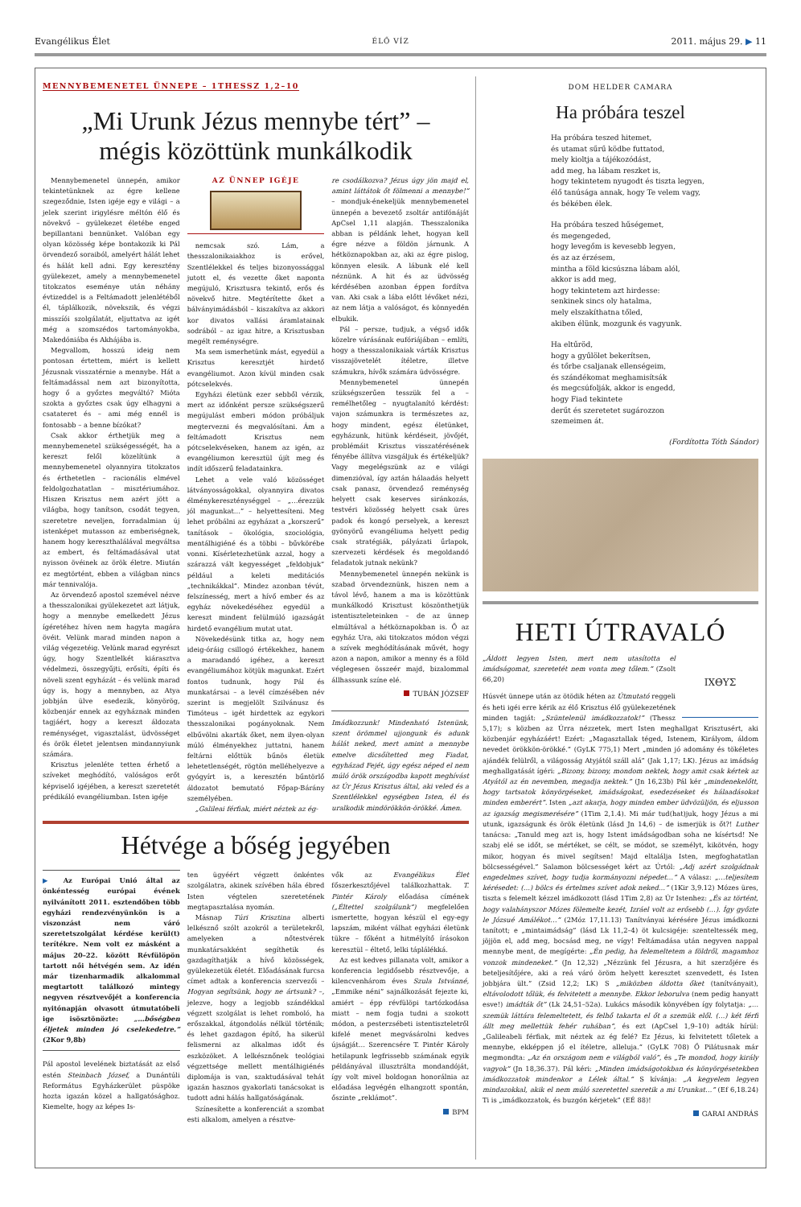Evangélikus Élet ÉLŐ VÍZ 2011. május 29. ▶ 11
MENNYBEMENETEL ÜNNEPE – 1THESSZ 1,2–10
„Mi Urunk Jézus mennybe tért” –
mégis közöttünk munkálkodik
Mennybemenetel ünnepén, amikor tekintetünknek az égre kellene szegeződnie, Isten igéje egy e világi – a jelek szerint irigylésre méltón élő és növekvő – gyülekezet életébe enged bepillantani bennünket. Valóban egy olyan közösség képe bontakozik ki Pál örvendező soraiból, amelyért hálát lehet és hálát kell adni. Egy keresztény gyülekezet, amely a mennybemenetel titokzatos eseménye után néhány évtizeddel is a Feltámadott jelenlétéből él, táplálkozik, növekszik, és végzi misszíói szolgálatát, eljuttatva az igét még a szomszédos tartományokba, Makedóniába és Akhájába is.
Megvallom, hosszú ideig nem pontosan értettem, miért is kellett Jézusnak visszatérnie a mennybe. Hát a feltámadással nem azt bizonyította, hogy ő a győztes megváltó? Mióta szokta a győztes csak úgy elhagyni a csatateret és – ami még ennél is fontosabb – a benne bízókat?
Csak akkor érthetjük meg a mennybemenetel szükségességét, ha a kereszt felől közelítünk a mennybemenetel olyannyira titokzatos és érthetetlen – racionális elmével feldolgozhatatlan – misztériumához. Hiszen Krisztus nem azért jött a világba, hogy tanítson, csodát tegyen, szeretetre neveljen, forradalmian új istenképet mutasson az emberiségnek, hanem hogy kereszthalálával megváltsa az embert, és feltámadásával utat nyisson övéinek az örök életre. Miután ez megtörtént, ebben a világban nincs már tennivalója.
Az örvendező apostol szemével nézve a thesszalonikai gyülekezetet azt látjuk, hogy a mennybe emelkedett Jézus ígéretéhez híven nem hagyta magára övéit. Velünk marad minden napon a világ végezetéig. Velünk marad egyrészt úgy, hogy Szentlelkét kiárasztva védelmezi, összegyűjti, erősíti, építi és növeli szent egyházát – és velünk marad úgy is, hogy a mennyben, az Atya jobbján ülve esedezik, könyörög, közbenjár ennek az egyháznak minden tagjáért, hogy a kereszt áldozata reménységet, vigasztalást, üdvösséget és örök életet jelentsen mindannyiunk számára.
Krisztus jelenléte tetten érhető a szíveket meghódító, valóságos erőt képviselő igéjében, a kereszt szeretetét prédikáló evangéliumban. Isten igéje
AZ ÜNNEP IGÉJE
nemcsak szó. Lám, a thesszalonikaiakhoz is erővel, Szentlélekkel és teljes bizonyossággal jutott el, és vezette őket naponta megújuló, Krisztusra tekintő, erős és növekvő hitre. Megtérítette őket a bálványimádásból – kiszakítva az akkori kor divatos vallási áramlatainak sodrából – az igaz hitre, a Krisztusban megélt reménységre.
Ma sem ismerhetünk mást, egyedül a Krisztus keresztjét hirdető evangéliumot. Azon kívül minden csak pótcselekvés.
Egyházi életünk ezer sebből vérzik, mert az időnként persze szükségszerű megújulást emberi módon próbáljuk megtervezni és megvalósítani. Ám a feltámadott Krisztus nem pótcselekvéseken, hanem az igén, az evangéliumon keresztül újít meg és indít időszerű feladatainkra.
Lehet a vele való közösséget látványosságokkal, olyannyira divatos élménykereszténységgel – „…érezzük jól magunkat…” – helyettesíteni. Meg lehet próbálni az egyházat a „korszerű” tanítások – ökológia, szociológia, mentálhigiéné és a többi – bűvkörébe vonni. Kísérletezhetünk azzal, hogy a szárazzá vált kegyességet „feldobjuk” például a keleti meditációs „technikákkal”. Mindez azonban tévút, felszínesség, mert a hívő ember és az egyház növekedéséhez egyedül a kereszt mindent felülmúló igazságát hirdető evangélium mutat utat.
Növekedésünk titka az, hogy nem ideig-óráig csillogó értékekhez, hanem a maradandó igéhez, a kereszt evangéliumához kötjük magunkat. Ezért fontos tudnunk, hogy Pál és munkatársai – a levél címzésében név szerint is megjelölt Szilvánusz és Timóteus – igét hirdettek az egykori thesszalonikai pogányoknak. Nem elbűvölni akarták őket, nem ilyen-olyan múló élményekhez juttatni, hanem feltárni előttük bűnös életük lehetetlenségét, rögtön melléhelyezve a gyógyírt is, a keresztén bűntörlő áldozatot bemutató Főpap-Bárány személyében.
„Galileai férfiak, miért néztek az ég-
re csodálkozva? Jézus úgy jön majd el, amint láttátok őt fölmenni a mennybe!” – mondjuk-énekeljük mennybemenetel ünnepén a bevezető zsoltár antifónáját ApCsel 1,11 alapján. Thesszalonika abban is példánk lehet, hogyan kell égre nézve a földön járnunk. A hétköznapokban az, aki az égre pislog, könnyen elesik. A lábunk elé kell néznünk. A hit és az üdvösség kérdésében azonban éppen fordítva van. Aki csak a lába előtt lévőket nézi, az nem látja a valóságot, és könnyedén elbukik.
Pál – persze, tudjuk, a végső idők közelre várásának eufóriájában – említi, hogy a thesszalonikaiak várták Krisztus visszajövetelét ítéletre, illetve számukra, hívők számára üdvösségre.
Mennybemenetel ünnepén szükségszerűen tesszük fel a – remélhetőleg – nyugtalanító kérdést: vajon számunkra is természetes az, hogy mindent, egész életünket, egyházunk, hitünk kérdéseit, jövőjét, problémáit Krisztus visszatérésének fényébe állítva vizsgáljuk és értékeljük? Vagy megelégszünk az e világi dimenzióval, így aztán hálaadás helyett csak panasz, örvendező reménység helyett csak keserves siránkozás, testvéri közösség helyett csak üres padok és kongó perselyek, a kereszt gyönyörű evangéliuma helyett pedig csak stratégiák, pályázati űrlapok, szervezeti kérdések és megoldandó feladatok jutnak nekünk?
Mennybemenetel ünnepén nekünk is szabad örvendeznünk, hiszen nem a távol lévő, hanem a ma is közöttünk munkálkodó Krisztust köszönthetjük istentiszteleteinken – de az ünnep elmúltával a hétköznapokban is. Ő az egyház Ura, aki titokzatos módon végzi a szívek meghódításának művét, hogy azon a napon, amikor a menny és a föld véglegesen összeér majd, bizalommal állhassunk színe elé.
TUBÁN JÓZSEF
Imádkozzunk! Mindenható Istenünk, szent örömmel ujjongunk és adunk hálát neked, mert amint a mennybe emelve dicsőítetted meg Fiadat, egyházad Fejét, úgy egész néped el nem múló örök országodba kapott meghívást az Úr Jézus Krisztus által, aki veled és a Szentlélekkel egységben Isten, él és uralkodik mindörökkön-örökké. Ámen.
Hétvége a bőség jegyében
▶ Az Európai Unió által az önkéntesség európai évének nyilvánított 2011. esztendőben több egyházi rendezvényünkön is a viszonzást nem váró szeretetszolgálat kérdése kerül(t) terítékre. Nem volt ez másként a május 20–22. között Révfülöpön tartott női hétvégén sem. Az idén már tizenharmadik alkalommal megtartott találkozó mintegy negyven résztvevőjét a konferencia nyitónapján olvasott útmutatóbeli ige isösztönözte: „…bőségben éljetek minden jó cselekedetre.” (2Kor 9,8b)
Pál apostol levelének biztatását az első estén Steinbach József, a Dunántúli Református Egyházkerület püspöke hozta igazán közel a hallgatósághoz. Kiemelte, hogy az képes Is-
ten ügyéért végzett önkéntes szolgálatra, akinek szívében hála ébred Isten végtelen szeretetének megtapasztalása nyomán.
Másnap Túri Krisztina alberti lelkésznő szólt azokról a területekről, amelyeken a nőtestvérek munkatársakként segíthetik és gazdagíthatják a hívő közösségek, gyülekezetük életét. Előadásának furcsa címet adtak a konferencia szervezői – Hogyan segítsünk, hogy ne ártsunk? –, jelezve, hogy a legjobb szándékkal végzett szolgálat is lehet romboló, ha erőszakkal, átgondolás nélkül történik; és lehet gazdagon építő, ha sikerül felismerni az alkalmas időt és eszközöket. A lelkésznőnek teológiai végzettsége mellett mentálhigiénés diplomája is van, szaktudásával tehát igazán hasznos gyakorlati tanácsokat is tudott adni hálás hallgatóságának.
Színesítette a konferenciát a szombat esti alkalom, amelyen a résztve-
vők az Evangélikus Élet főszerkesztőjével találkozhattak. T. Pintér Károly előadása címének („Éltettel szolgálunk”) megfelelően ismertette, hogyan készül el egy-egy lapszám, miként válhat egyházi életünk tükre – főként a hitmélyítő írásokon keresztül – éltető, lelki táplálékká.
Az est kedves pillanata volt, amikor a konferencia legidősebb résztvevője, a kilencvenhárom éves Szula Istvánné, „Emmike néni” sajnálkozását fejezte ki, amiért – épp révfülöpi tartózkodása miatt – nem fogja tudni a szokott módon, a pesterzsébeti istentiszteletről kifelé menet megvásárolni kedves újságját… Szerencsére T. Pintér Károly hetilapunk legfrissebb számának egyik példányával illusztrálta mondandóját, így volt mivel boldogan honorálnia az előadása legvégén elhangzott spontán, őszinte „reklámot”.
BPM
DOM HELDER CAMARA
Ha próbára teszel
Ha próbára teszed hitemet,
és utamat sűrű ködbe futtatod,
mely kioltja a tájékozódást,
add meg, ha lábam reszket is,
hogy tekintetem nyugodt és tiszta legyen,
élő tanúsága annak, hogy Te velem vagy,
és békében élek.
Ha próbára teszed hűségemet,
és megengeded,
hogy levegőm is kevesebb legyen,
és az az érzésem,
mintha a föld kicsúszna lábam alól,
akkor is add meg,
hogy tekintetem azt hirdesse:
senkinek sincs oly hatalma,
mely elszakíthatna tőled,
akiben élünk, mozgunk és vagyunk.
Ha eltűröd,
hogy a gyűlölet bekerítsen,
és tőrbe csaljanak ellenségeim,
és szándékomat meghamisítsák
és megcsúfolják, akkor is engedd,
hogy Fiad tekintete
derűt és szeretetet sugározzon
szemeimen át.
(Fordította Tóth Sándor)
HETI ÚTRAVALÓ
ΙΧΘΥΣ
„Áldott legyen Isten, mert nem utasította el imádságomat, szeretetét nem vonta meg tőlem.” (Zsolt 66,20)
Húsvét ünnepe után az ötödik héten az Útmutató reggeli és heti igéi erre kérik az élő Krisztus élő gyülekezetének minden tagját: „Szüntelenül imádkozzatok!” (Thessz 5,17); s közben az Úrra nézzetek, mert Isten meghallgat Krisztusért, aki közbenjár egyházáért! Ezért: „Magasztallak téged, Istenem, Királyom, áldom nevedet örökkön-örökké.” (GyLK 775,1) Mert „minden jó adomány és tökéletes ajándék felülről, a világosság Atyjától száll alá” (Jak 1,17; LK). Jézus az imádság meghallgatását ígéri: „Bizony, bizony, mondom nektek, hogy amit csak kértek az Atyától az én nevemben, megadja nektek.” (Jn 16,23b) Pál kér „mindenekelőtt, hogy tartsatok könyörgéseket, imádságokat, esedezéseket és hálaadásokat minden emberért”. Isten „azt akarja, hogy minden ember üdvözüljön, és eljusson az igazság megismerésére” (1Tim 2,1.4). Mi már tud(hat)juk, hogy Jézus a mi utunk, igazságunk és örök életünk (lásd Jn 14,6) – de ismerjük is őt?! Luther tanácsa: „Tanuld meg azt is, hogy Istent imádságodban soha ne kísértsd! Ne szabj elé se időt, se mértéket, se célt, se módot, se személyt, kikötvén, hogy mikor, hogyan és mivel segítsen! Majd eltalálja Isten, megfoghatatlan bölcsességével.” Salamon bölcsességet kért az Úrtól: „Adj azért szolgádnak engedelmes szívet, hogy tudja kormányozni népedet…” A válasz: „…teljesítem kérésedet: (…) bölcs és értelmes szívet adok neked…” (1Kir 3,9.12) Mózes üres, tiszta s felemelt kézzel imádkozott (lásd 1Tim 2,8) az Úr Istenhez: „És az történt, hogy valahányszor Mózes fölemelte kezét, Izráel volt az erősebb (…). Így győzte le Józsué Amálékot…” (2Móz 17,11.13) Tanítványai kérésére Jézus imádkozni tanított; e „mintaimádság” (lásd Lk 11,2–4) öt kulcsigéje: szenteltessék meg, jöjjön el, add meg, bocsásd meg, ne vígy! Feltámadása után negyven nappal mennybe ment, de megígérte: „Én pedig, ha felemeltetem a földről, magamhoz vonzok mindeneket.” (Jn 12,32) „Nézzünk fel Jézusra, a hit szerzőjére és beteljesítőjére, aki a reá váró öröm helyett keresztet szenvedett, és Isten jobbjára ült.” (Zsid 12,2; LK) S „miközben áldotta őket (tanítványait), eltávolodott tőlük, és felvitetett a mennybe. Ekkor leborulva (nem pedig hanyatt esve!) imádták őt” (Lk 24,51–52a). Lukács második könyvében így folytatja: „…szemük láttára felemeltetett, és felhő takarta el őt a szemük elől. (…) két férfi állt meg mellettük fehér ruhában”, és ezt (ApCsel 1,9–10) adták hírül: „Galileabeli férfiak, mit néztek az ég felé? Ez Jézus, ki felvitetett tőletek a mennybe, ekképpen jő el ítéletre, alleluja.” (GyLK 708) Ő Pilátusnak már megmondta: „Az én országom nem e világból való”, és „Te mondod, hogy király vagyok” (Jn 18,36.37). Pál kéri: „Minden imádságotokban és könyörgésetekben imádkozzatok mindenkor a Lélek által.” S kívánja: „A kegyelem legyen mindazokkal, akik el nem múló szeretettel szeretik a mi Urunkat…” (Ef 6,18.24) Ti is „imádkozzatok, és buzgón kérjetek” (EÉ 88)!
GARAI ANDRÁS